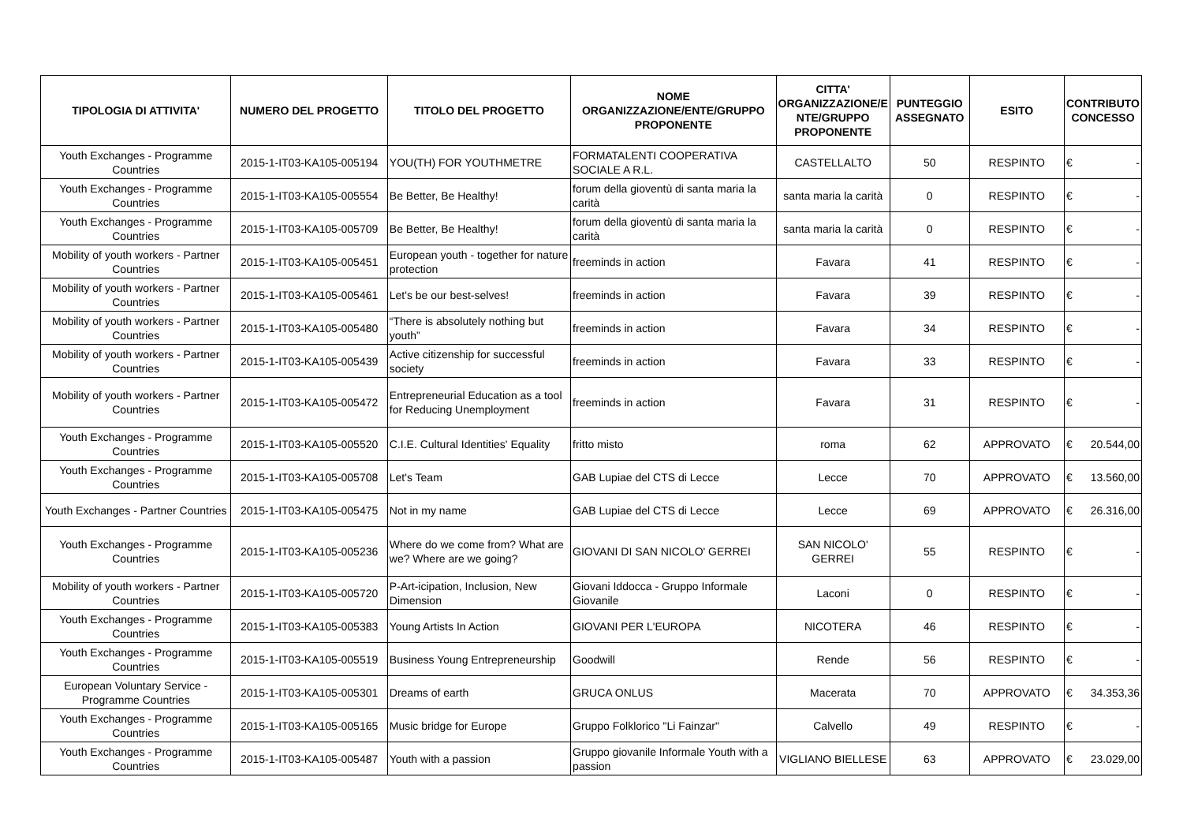| TIPOLOGIA DI ATTIVITA' | NUMERO DEL PROGETTO | TITOLO DEL PROGETTO | NOME ORGANIZZAZIONE/ENTE/GRUPPO PROPONENTE | CITTA' ORGANIZZAZIONE/E NTE/GRUPPO PROPONENTE | PUNTEGGIO ASSEGNATO | ESITO | CONTRIBUTO CONCESSO |
| --- | --- | --- | --- | --- | --- | --- | --- |
| Youth Exchanges - Programme Countries | 2015-1-IT03-KA105-005194 | YOU(TH) FOR YOUTHMETRE | FORMATALENTI COOPERATIVA SOCIALE A R.L. | CASTELLALTO | 50 | RESPINTO | € - |
| Youth Exchanges - Programme Countries | 2015-1-IT03-KA105-005554 | Be Better, Be Healthy! | forum della gioventù di santa maria la carità | santa maria la carità | 0 | RESPINTO | € - |
| Youth Exchanges - Programme Countries | 2015-1-IT03-KA105-005709 | Be Better, Be Healthy! | forum della gioventù di santa maria la carità | santa maria la carità | 0 | RESPINTO | € - |
| Mobility of youth workers - Partner Countries | 2015-1-IT03-KA105-005451 | European youth - together for nature protection | freeminds in action | Favara | 41 | RESPINTO | € - |
| Mobility of youth workers - Partner Countries | 2015-1-IT03-KA105-005461 | Let's be our best-selves! | freeminds in action | Favara | 39 | RESPINTO | € - |
| Mobility of youth workers - Partner Countries | 2015-1-IT03-KA105-005480 | “There is absolutely nothing but youth” | freeminds in action | Favara | 34 | RESPINTO | € - |
| Mobility of youth workers - Partner Countries | 2015-1-IT03-KA105-005439 | Active citizenship for successful society | freeminds in action | Favara | 33 | RESPINTO | € - |
| Mobility of youth workers - Partner Countries | 2015-1-IT03-KA105-005472 | Entrepreneurial Education as a tool for Reducing Unemployment | freeminds in action | Favara | 31 | RESPINTO | € - |
| Youth Exchanges - Programme Countries | 2015-1-IT03-KA105-005520 | C.I.E. Cultural Identities' Equality | fritto misto | roma | 62 | APPROVATO | € 20.544,00 |
| Youth Exchanges - Programme Countries | 2015-1-IT03-KA105-005708 | Let's Team | GAB Lupiae del CTS di Lecce | Lecce | 70 | APPROVATO | € 13.560,00 |
| Youth Exchanges - Partner Countries | 2015-1-IT03-KA105-005475 | Not in my name | GAB Lupiae del CTS di Lecce | Lecce | 69 | APPROVATO | € 26.316,00 |
| Youth Exchanges - Programme Countries | 2015-1-IT03-KA105-005236 | Where do we come from? What are we? Where are we going? | GIOVANI DI SAN NICOLO' GERREI | SAN NICOLO' GERREI | 55 | RESPINTO | € - |
| Mobility of youth workers - Partner Countries | 2015-1-IT03-KA105-005720 | P-Art-icipation, Inclusion, New Dimension | Giovani Iddocca - Gruppo Informale Giovanile | Laconi | 0 | RESPINTO | € - |
| Youth Exchanges - Programme Countries | 2015-1-IT03-KA105-005383 | Young Artists In Action | GIOVANI PER L'EUROPA | NICOTERA | 46 | RESPINTO | € - |
| Youth Exchanges - Programme Countries | 2015-1-IT03-KA105-005519 | Business Young Entrepreneurship | Goodwill | Rende | 56 | RESPINTO | € - |
| European Voluntary Service - Programme Countries | 2015-1-IT03-KA105-005301 | Dreams of earth | GRUCA ONLUS | Macerata | 70 | APPROVATO | € 34.353,36 |
| Youth Exchanges - Programme Countries | 2015-1-IT03-KA105-005165 | Music bridge for Europe | Gruppo Folklorico "Li Fainzar" | Calvello | 49 | RESPINTO | € - |
| Youth Exchanges - Programme Countries | 2015-1-IT03-KA105-005487 | Youth with a passion | Gruppo giovanile Informale Youth with a passion | VIGLIANO BIELLESE | 63 | APPROVATO | € 23.029,00 |